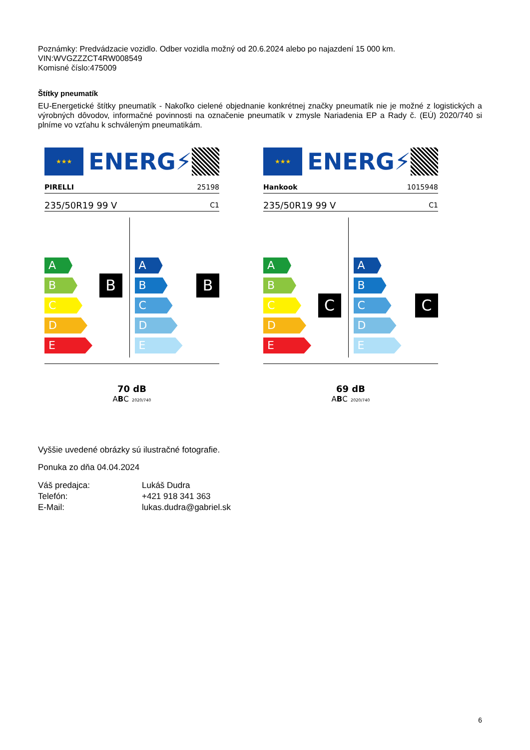Poznámky: Predvádzacie vozidlo. Odber vozidla možný od 20.6.2024 alebo po najazdení 15 000 km.
VIN:WVGZZZCT4RW008549
Komisné číslo:475009
Štítky pneumatík
EU-Energetické štítky pneumatík - Nakoľko cielené objednanie konkrétnej značky pneumatík nie je možné z logistických a výrobných dôvodov, informačné povinnosti na označenie pneumatík v zmysle Nariadenia EP a Rady č. (EÚ) 2020/740 si plníme vo vzťahu k schváleným pneumatikám.
★★★
ENERG⚡
PIRELLI 25198
235/50R19 99 V C1
B
A
B
C
D
E
B
A
B
C
D
E
70 dB
ABC 2020/740
★★★
ENERG⚡
Hankook 1015948
235/50R19 99 V C1
C
A
B
C
D
E
C
A
B
C
D
E
69 dB
ABC 2020/740
Vyššie uvedené obrázky sú ilustračné fotografie.
Ponuka zo dňa 04.04.2024
| Váš predajca: | Lukáš Dudra |
| Telefón: | +421 918 341 363 |
| E-Mail: | lukas.dudra@gabriel.sk |
6